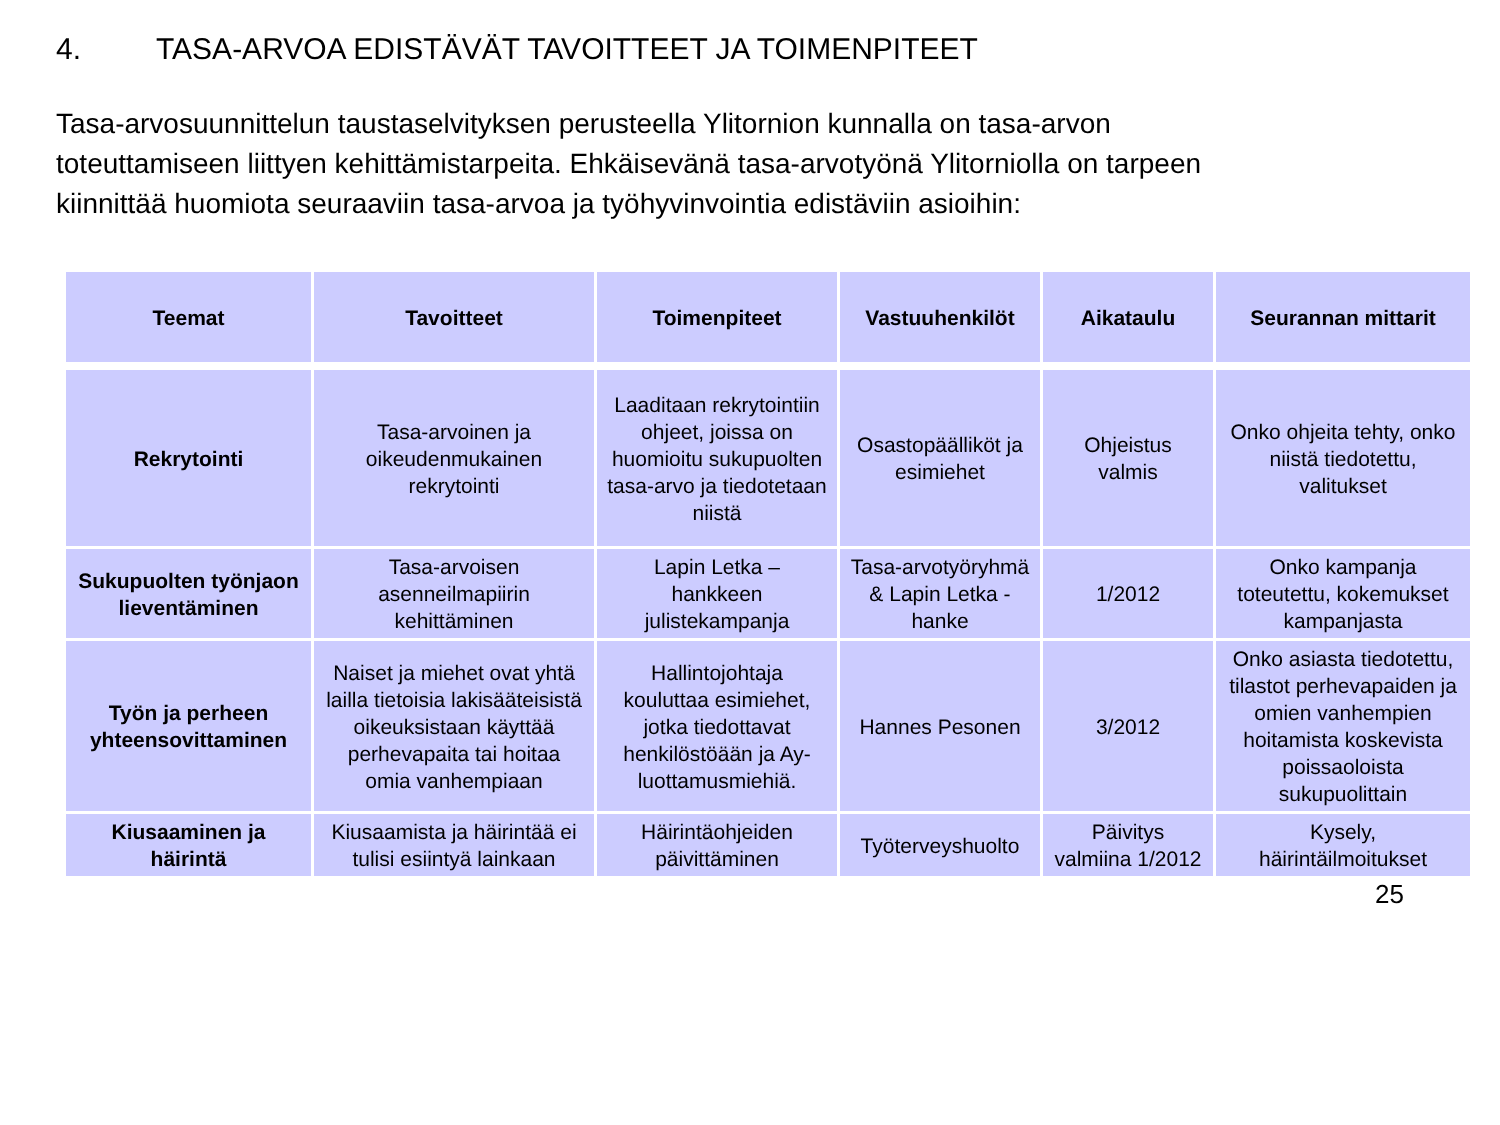4. TASA-ARVOA EDISTÄVÄT TAVOITTEET JA TOIMENPITEET
Tasa-arvosuunnittelun taustaselvityksen perusteella Ylitornion kunnalla on tasa-arvon toteuttamiseen liittyen kehittämistarpeita. Ehkäisevänä tasa-arvotyönä Ylitorniolla on tarpeen kiinnittää huomiota seuraaviin tasa-arvoa ja työhyvinvointia edistäviin asioihin:
| Teemat | Tavoitteet | Toimenpiteet | Vastuuhenkilöt | Aikataulu | Seurannan mittarit |
| --- | --- | --- | --- | --- | --- |
| Rekrytointi | Tasa-arvoinen ja oikeudenmukainen rekrytointi | Laaditaan rekrytointiin ohjeet, joissa on huomioitu sukupuolten tasa-arvo ja tiedotetaan niistä | Osastopäälliköt ja esimiehet | Ohjeistus valmis | Onko ohjeita tehty, onko niistä tiedotettu, valitukset |
| Sukupuolten työnjaon lieventäminen | Tasa-arvoisen asenneilmapiirin kehittäminen | Lapin Letka – hankkeen julistekampanja | Tasa-arvotyöryhmä & Lapin Letka -hanke | 1/2012 | Onko kampanja toteutettu, kokemukset kampanjasta |
| Työn ja perheen yhteensovittaminen | Naiset ja miehet ovat yhtä lailla tietoisia lakisääteisistä oikeuksistaan käyttää perhevapaita tai hoitaa omia vanhempiaan | Hallintojohtaja kouluttaa esimiehet, jotka tiedottavat henkilöstöään ja Ay-luottamusmiehiä. | Hannes Pesonen | 3/2012 | Onko asiasta tiedotettu, tilastot perhevapaiden ja omien vanhempien hoitamista koskevista poissaoloista sukupuolittain |
| Kiusaaminen ja häirintä | Kiusaamista ja häirintää ei tulisi esiintyä lainkaan | Häirintäohjeiden päivittäminen | Työterveyshuolto | Päivitys valmiina 1/2012 | Kysely, häirintäilmoitukset |
25